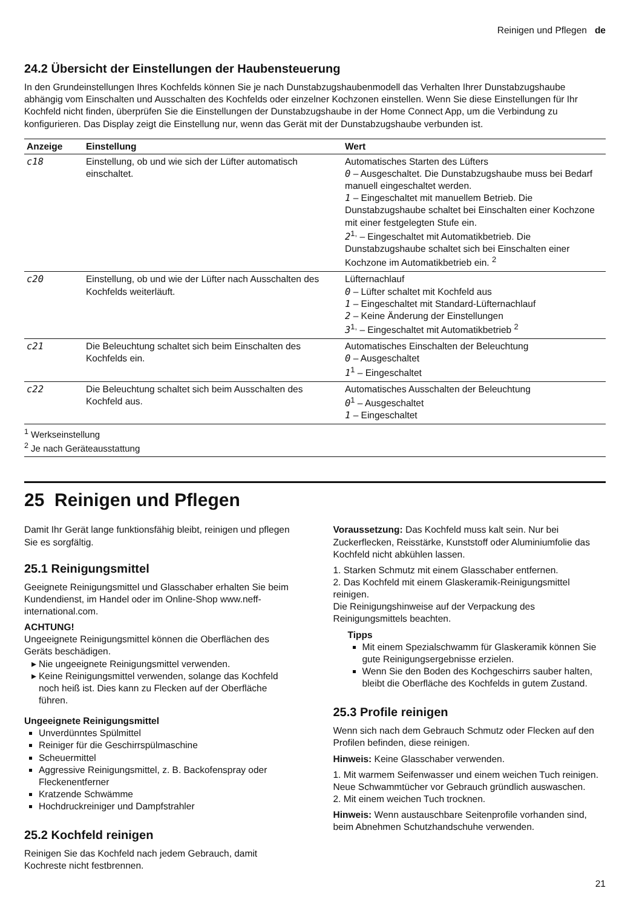Reinigen und Pflegen de
24.2 Übersicht der Einstellungen der Haubensteuerung
In den Grundeinstellungen Ihres Kochfelds können Sie je nach Dunstabzugshaubenmodell das Verhalten Ihrer Dunstabzugshaube abhängig vom Einschalten und Ausschalten des Kochfelds oder einzelner Kochzonen einstellen. Wenn Sie diese Einstellungen für Ihr Kochfeld nicht finden, überprüfen Sie die Einstellungen der Dunstabzugshaube in der Home Connect App, um die Verbindung zu konfigurieren. Das Display zeigt die Einstellung nur, wenn das Gerät mit der Dunstabzugshaube verbunden ist.
| Anzeige | Einstellung | Wert |
| --- | --- | --- |
| c18 | Einstellung, ob und wie sich der Lüfter automatisch einschaltet. | Automatisches Starten des Lüfters 0 – Ausgeschaltet. Die Dunstabzugshaube muss bei Bedarf manuell eingeschaltet werden. 1 – Eingeschaltet mit manuellem Betrieb. Die Dunstabzugshaube schaltet bei Einschalten einer Kochzone mit einer festgelegten Stufe ein. 2<sup>1,</sup> – Eingeschaltet mit Automatikbetrieb. Die Dunstabzugshaube schaltet sich bei Einschalten einer Kochzone im Automatikbetrieb ein. <sup>2</sup> |
| c20 | Einstellung, ob und wie der Lüfter nach Ausschalten des Kochfelds weiterläuft. | Lüfternachlauf 0 – Lüfter schaltet mit Kochfeld aus 1 – Eingeschaltet mit Standard-Lüfternachlauf 2 – Keine Änderung der Einstellungen 3<sup>1,</sup> – Eingeschaltet mit Automatikbetrieb <sup>2</sup> |
| c21 | Die Beleuchtung schaltet sich beim Einschalten des Kochfelds ein. | Automatisches Einschalten der Beleuchtung 0 – Ausgeschaltet 1<sup>1</sup> – Eingeschaltet |
| c22 | Die Beleuchtung schaltet sich beim Ausschalten des Kochfeld aus. | Automatisches Ausschalten der Beleuchtung 0<sup>1</sup> – Ausgeschaltet 1 – Eingeschaltet |
<sup>1</sup> Werkseinstellung
<sup>2</sup> Je nach Geräteausstattung
25 Reinigen und Pflegen
Damit Ihr Gerät lange funktionsfähig bleibt, reinigen und pflegen Sie es sorgfältig.
25.1 Reinigungsmittel
Geeignete Reinigungsmittel und Glasschaber erhalten Sie beim Kundendienst, im Handel oder im Online-Shop www.neff-international.com.
ACHTUNG!
Ungeeignete Reinigungsmittel können die Oberflächen des Geräts beschädigen.
Nie ungeeignete Reinigungsmittel verwenden.
Keine Reinigungsmittel verwenden, solange das Kochfeld noch heiß ist. Dies kann zu Flecken auf der Oberfläche führen.
Ungeeignete Reinigungsmittel
Unverdünntes Spülmittel
Reiniger für die Geschirrspülmaschine
Scheuermittel
Aggressive Reinigungsmittel, z. B. Backofenspray oder Fleckenentferner
Kratzende Schwämme
Hochdruckreiniger und Dampfstrahler
25.2 Kochfeld reinigen
Reinigen Sie das Kochfeld nach jedem Gebrauch, damit Kochreste nicht festbrennen.
Voraussetzung: Das Kochfeld muss kalt sein. Nur bei Zuckerflecken, Reisstärke, Kunststoff oder Aluminiumfolie das Kochfeld nicht abkühlen lassen.
1. Starken Schmutz mit einem Glasschaber entfernen.
2. Das Kochfeld mit einem Glaskeramik-Reinigungsmittel reinigen.
Die Reinigungshinweise auf der Verpackung des Reinigungsmittels beachten.
Tipps
Mit einem Spezialschwamm für Glaskeramik können Sie gute Reinigungsergebnisse erzielen.
Wenn Sie den Boden des Kochgeschirrs sauber halten, bleibt die Oberfläche des Kochfelds in gutem Zustand.
25.3 Profile reinigen
Wenn sich nach dem Gebrauch Schmutz oder Flecken auf den Profilen befinden, diese reinigen.
Hinweis: Keine Glasschaber verwenden.
1. Mit warmem Seifenwasser und einem weichen Tuch reinigen.
Neue Schwammtücher vor Gebrauch gründlich auswaschen.
2. Mit einem weichen Tuch trocknen.
Hinweis: Wenn austauschbare Seitenprofile vorhanden sind, beim Abnehmen Schutzhandschuhe verwenden.
21